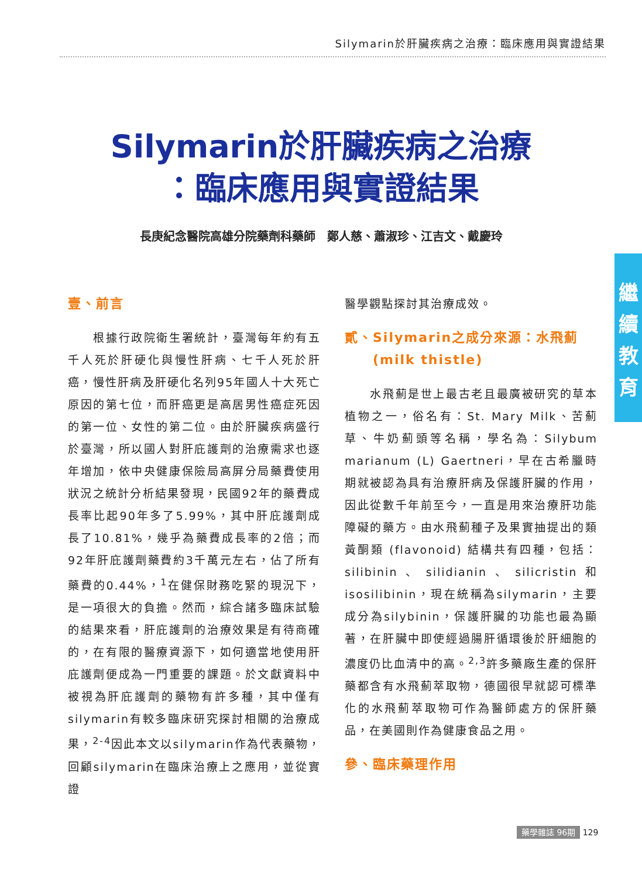Silymarin於肝臟疾病之治療：臨床應用與實證結果
Silymarin於肝臟疾病之治療
：臨床應用與實證結果
長庚紀念醫院高雄分院藥劑科藥師　鄭人慈、蕭淑珍、江吉文、戴慶玲
繼
續
教
育
壹、前言
　　根據行政院衛生署統計，臺灣每年約有五千人死於肝硬化與慢性肝病、七千人死於肝癌，慢性肝病及肝硬化名列95年國人十大死亡原因的第七位，而肝癌更是高居男性癌症死因的第一位、女性的第二位。由於肝臟疾病盛行於臺灣，所以國人對肝庇護劑的治療需求也逐年增加，依中央健康保險局高屏分局藥費使用狀況之統計分析結果發現，民國92年的藥費成長率比起90年多了5.99%，其中肝庇護劑成長了10.81%，幾乎為藥費成長率的2倍；而92年肝庇護劑藥費約3千萬元左右，佔了所有藥費的0.44%，<sup>1</sup>在健保財務吃緊的現況下，是一項很大的負擔。然而，綜合諸多臨床試驗的結果來看，肝庇護劑的治療效果是有待商確的，在有限的醫療資源下，如何適當地使用肝庇護劑便成為一門重要的課題。於文獻資料中被視為肝庇護劑的藥物有許多種，其中僅有silymarin有較多臨床研究探討相關的治療成果，<sup>2-4</sup>因此本文以silymarin作為代表藥物，回顧silymarin在臨床治療上之應用，並從實證
醫學觀點探討其治療成效。
貳、Silymarin之成分來源：水飛薊
　　(milk thistle)
　　水飛薊是世上最古老且最廣被研究的草本植物之一，俗名有：St. Mary Milk、苦薊草、牛奶薊頭等名稱，學名為：Silybum marianum (L) Gaertneri，早在古希臘時期就被認為具有治療肝病及保護肝臟的作用，因此從數千年前至今，一直是用來治療肝功能障礙的藥方。由水飛薊種子及果實抽提出的類黃酮類 (flavonoid) 結構共有四種，包括：silibinin、silidianin、silicristin和isosilibinin，現在統稱為silymarin，主要成分為silybinin，保護肝臟的功能也最為顯著，在肝臟中即使經過腸肝循環後於肝細胞的濃度仍比血清中的高。<sup>2,3</sup>許多藥廠生產的保肝藥都含有水飛薊萃取物，德國很早就認可標準化的水飛薊萃取物可作為醫師處方的保肝藥品，在美國則作為健康食品之用。
參、臨床藥理作用
藥學雜誌 96期 129